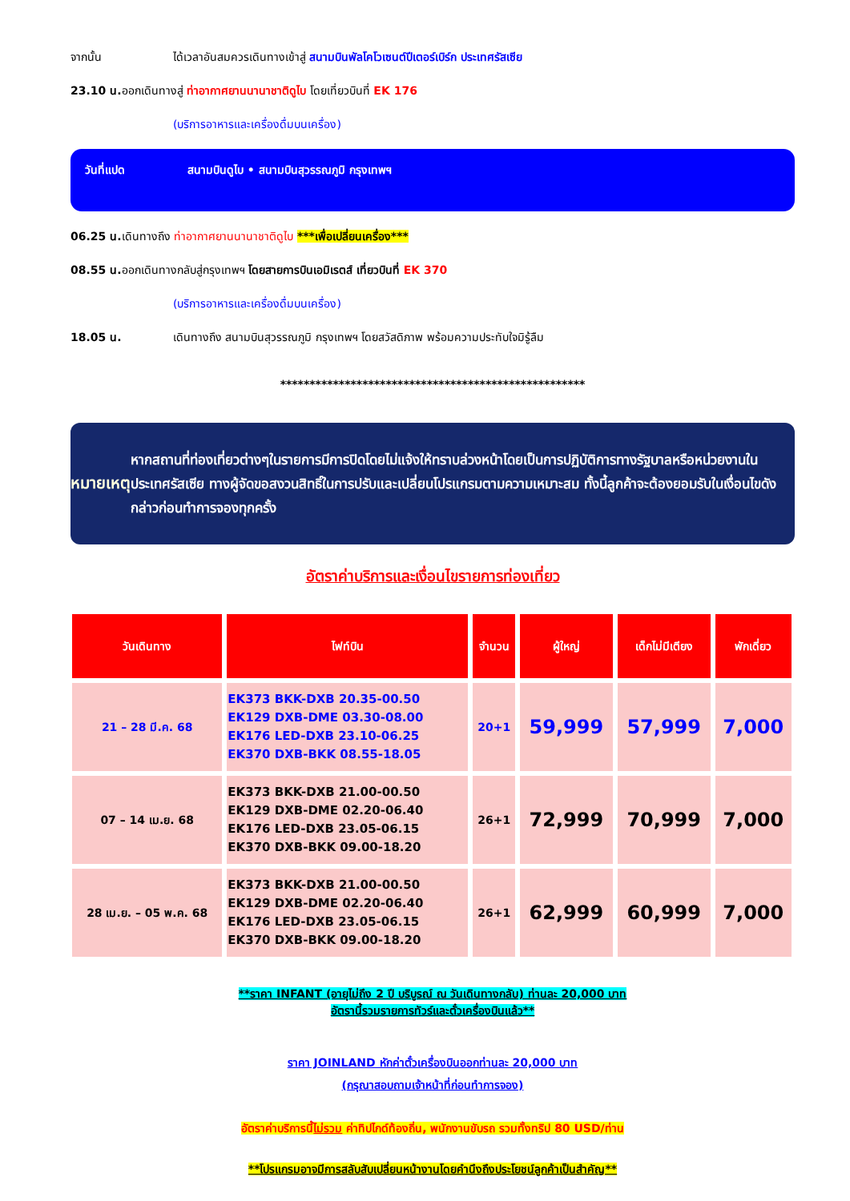จากนั้น ได้เวลาอันสมควรเดินทางเข้าสู่ สนามบินพัลโคโวเซนต์ปีเตอร์เบิร์ก ประเทศรัสเซีย
23.10 น. ออกเดินทางสู่ ท่าอากาศยานนานาชาติดูไบ โดยเที่ยวบินที่ EK 176
(บริการอาหารและเครื่องดื่มบนเครื่อง)
วันที่แปด สนามบินดูไบ • สนามบินสุวรรณภูมิ กรุงเทพฯ
06.25 น. เดินทางถึง ท่าอากาศยานนานาชาติดูไบ ***เพื่อเปลี่ยนเครื่อง***
08.55 น. ออกเดินทางกลับสู่กรุงเทพฯ โดยสายการบินเอมิเรตส์ เที่ยวบินที่ EK 370
(บริการอาหารและเครื่องดื่มบนเครื่อง)
18.05 น. เดินทางถึง สนามบินสุวรรณภูมิ กรุงเทพฯ โดยสวัสดิภาพ พร้อมความประทับใจมิรู้ลืม
****************************************************
หมายเหตุ
หากสถานที่ท่องเที่ยวต่างๆในรายการมีการปิดโดยไม่แจ้งให้ทราบล่วงหน้าโดยเป็นการปฏิบัติการทางรัฐบาลหรือหน่วยงานในประเทศรัสเซีย ทางผู้จัดขอสงวนสิทธิ์ในการปรับและเปลี่ยนโปรแกรมตามความเหมาะสม ทั้งนี้ลูกค้าจะต้องยอมรับในเงื่อนไขดังกล่าวก่อนทำการจองทุกครั้ง
อัตราค่าบริการและเงื่อนไขรายการท่องเที่ยว
| วันเดินทาง | ไฟท์บิน | จำนวน | ผู้ใหญ่ | เด็กไม่มีเตียง | พักเดี่ยว |
| --- | --- | --- | --- | --- | --- |
| 21 – 28 มี.ค. 68 | EK373 BKK-DXB 20.35-00.50 EK129 DXB-DME 03.30-08.00 EK176 LED-DXB 23.10-06.25 EK370 DXB-BKK 08.55-18.05 | 20+1 | 59,999 | 57,999 | 7,000 |
| 07 – 14 เม.ย. 68 | EK373 BKK-DXB 21.00-00.50 EK129 DXB-DME 02.20-06.40 EK176 LED-DXB 23.05-06.15 EK370 DXB-BKK 09.00-18.20 | 26+1 | 72,999 | 70,999 | 7,000 |
| 28 เม.ย. – 05 พ.ค. 68 | EK373 BKK-DXB 21.00-00.50 EK129 DXB-DME 02.20-06.40 EK176 LED-DXB 23.05-06.15 EK370 DXB-BKK 09.00-18.20 | 26+1 | 62,999 | 60,999 | 7,000 |
**ราคา INFANT (อายุไม่ถึง 2 ปี บริบูรณ์ ณ วันเดินทางกลับ) ท่านละ 20,000 บาท
อัตรานี้รวมรายการทัวร์และตั๋วเครื่องบินแล้ว**
ราคา JOINLAND หักค่าตั๋วเครื่องบินออกท่านละ 20,000 บาท
(กรุณาสอบถามเจ้าหน้าที่ก่อนทำการจอง)
อัตราค่าบริการนี้ไม่รวม ค่าทิปไกด์ท้องถิ่น, พนักงานขับรถ รวมทั้งทริป 80 USD/ท่าน
**โปรแกรมอาจมีการสลับสับเปลี่ยนหน้างานโดยคำนึงถึงประโยชน์ลูกค้าเป็นสำคัญ**